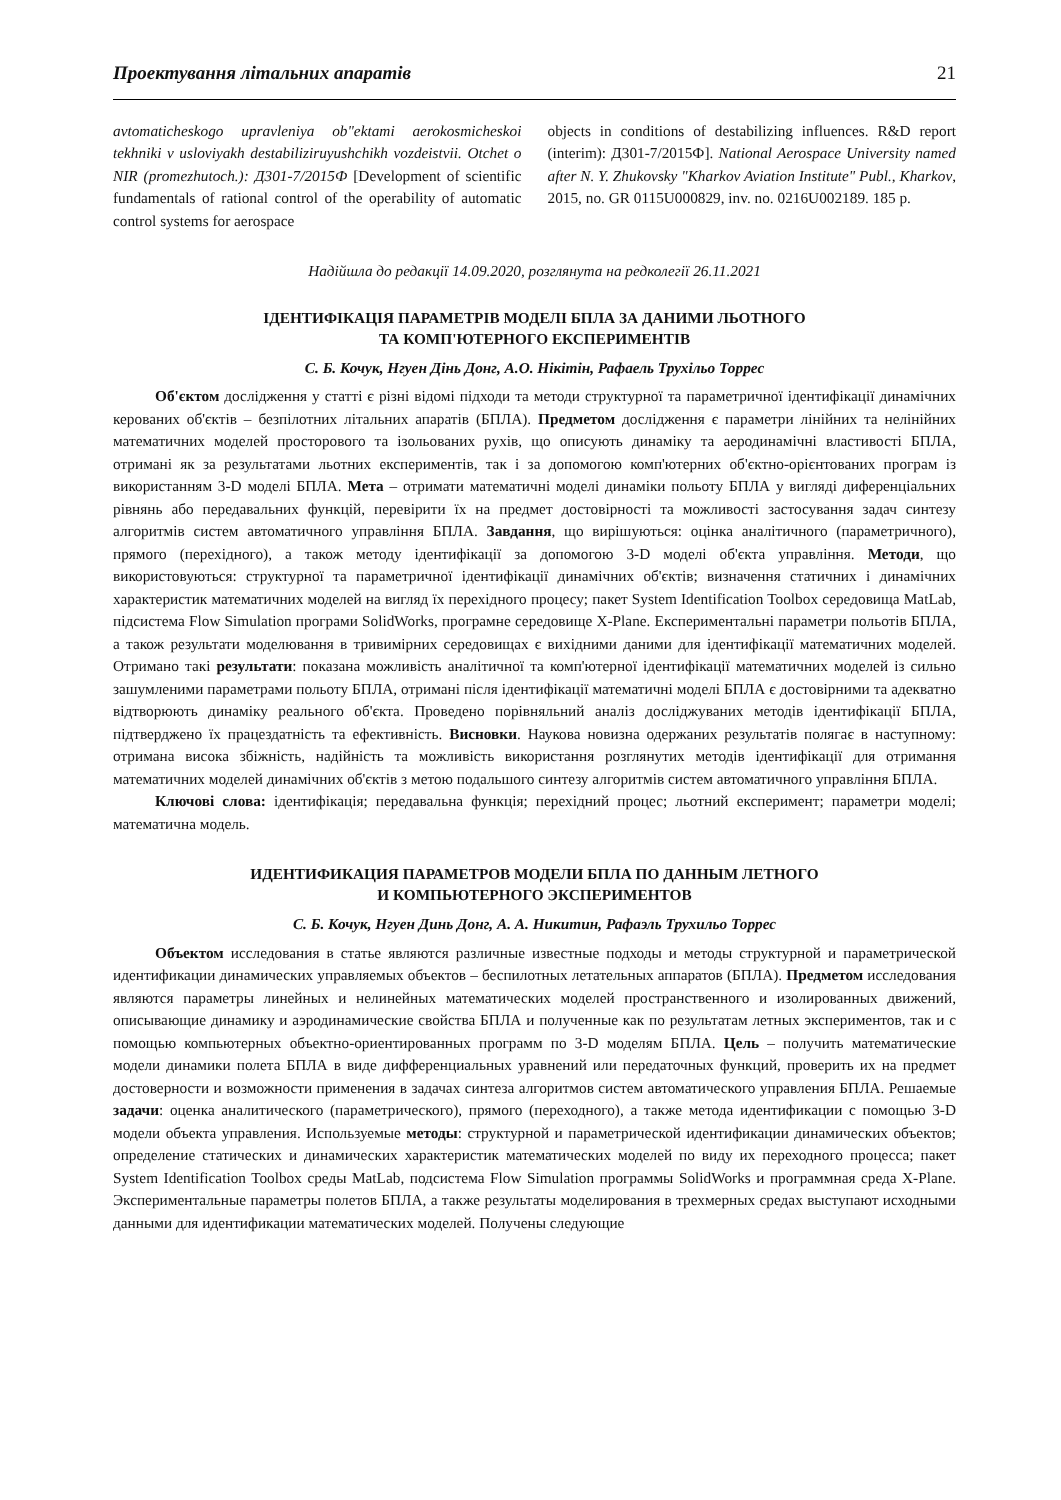Проектування літальних апаратів 21
avtomaticheskogo upravleniya ob"ektami aerokosmicheskoi tekhniki v usloviyakh destabiliziruyushchikh vozdeistvii. Otchet o NIR (promezhutoch.): Д301-7/2015Ф [Development of scientific fundamentals of rational control of the operability of automatic control systems for aerospace
objects in conditions of destabilizing influences. R&D report (interim): Д301-7/2015Ф]. National Aerospace University named after N. Y. Zhukovsky "Kharkov Aviation Institute" Publ., Kharkov, 2015, no. GR 0115U000829, inv. no. 0216U002189. 185 p.
Надійшла до редакції 14.09.2020, розглянута на редколегії 26.11.2021
ІДЕНТИФІКАЦІЯ ПАРАМЕТРІВ МОДЕЛІ БПЛА ЗА ДАНИМИ ЛЬОТНОГО
ТА КОМП'ЮТЕРНОГО ЕКСПЕРИМЕНТІВ
С. Б. Кочук, Нгуен Дінь Донг, А.О. Нікітін, Рафаель Трухільо Торрес
Об'єктом дослідження у статті є різні відомі підходи та методи структурної та параметричної ідентифікації динамічних керованих об'єктів – безпілотних літальних апаратів (БПЛА). Предметом дослідження є параметри лінійних та нелінійних математичних моделей просторового та ізольованих рухів, що описують динаміку та аеродинамічні властивості БПЛА, отримані як за результатами льотних експериментів, так і за допомогою комп'ютерних об'єктно-орієнтованих програм із використанням 3-D моделі БПЛА. Мета – отримати математичні моделі динаміки польоту БПЛА у вигляді диференціальних рівнянь або передавальних функцій, перевірити їх на предмет достовірності та можливості застосування задач синтезу алгоритмів систем автоматичного управління БПЛА. Завдання, що вирішуються: оцінка аналітичного (параметричного), прямого (перехідного), а також методу ідентифікації за допомогою 3-D моделі об'єкта управління. Методи, що використовуються: структурної та параметричної ідентифікації динамічних об'єктів; визначення статичних і динамічних характеристик математичних моделей на вигляд їх перехідного процесу; пакет System Identification Toolbox середовища MatLab, підсистема Flow Simulation програми SolidWorks, програмне середовище X-Plane. Експериментальні параметри польотів БПЛА, а також результати моделювання в тривимірних середовищах є вихідними даними для ідентифікації математичних моделей. Отримано такі результати: показана можливість аналітичної та комп'ютерної ідентифікації математичних моделей із сильно зашумленими параметрами польоту БПЛА, отримані після ідентифікації математичні моделі БПЛА є достовірними та адекватно відтворюють динаміку реального об'єкта. Проведено порівняльний аналіз досліджуваних методів ідентифікації БПЛА, підтверджено їх працездатність та ефективність. Висновки. Наукова новизна одержаних результатів полягає в наступному: отримана висока збіжність, надійність та можливість використання розглянутих методів ідентифікації для отримання математичних моделей динамічних об'єктів з метою подальшого синтезу алгоритмів систем автоматичного управління БПЛА.
Ключові слова: ідентифікація; передавальна функція; перехідний процес; льотний експеримент; параметри моделі; математична модель.
ИДЕНТИФИКАЦИЯ ПАРАМЕТРОВ МОДЕЛИ БПЛА ПО ДАННЫМ ЛЕТНОГО
И КОМПЬЮТЕРНОГО ЭКСПЕРИМЕНТОВ
С. Б. Кочук, Нгуен Динь Донг, А. А. Никитин, Рафаэль Трухильо Торрес
Объектом исследования в статье являются различные известные подходы и методы структурной и параметрической идентификации динамических управляемых объектов – беспилотных летательных аппаратов (БПЛА). Предметом исследования являются параметры линейных и нелинейных математических моделей пространственного и изолированных движений, описывающие динамику и аэродинамические свойства БПЛА и полученные как по результатам летных экспериментов, так и с помощью компьютерных объектно-ориентированных программ по 3-D моделям БПЛА. Цель – получить математические модели динамики полета БПЛА в виде дифференциальных уравнений или передаточных функций, проверить их на предмет достоверности и возможности применения в задачах синтеза алгоритмов систем автоматического управления БПЛА. Решаемые задачи: оценка аналитического (параметрического), прямого (переходного), а также метода идентификации с помощью 3-D модели объекта управления. Используемые методы: структурной и параметрической идентификации динамических объектов; определение статических и динамических характеристик математических моделей по виду их переходного процесса; пакет System Identification Toolbox среды MatLab, подсистема Flow Simulation программы SolidWorks и программная среда X-Plane. Экспериментальные параметры полетов БПЛА, а также результаты моделирования в трехмерных средах выступают исходными данными для идентификации математических моделей. Получены следующие